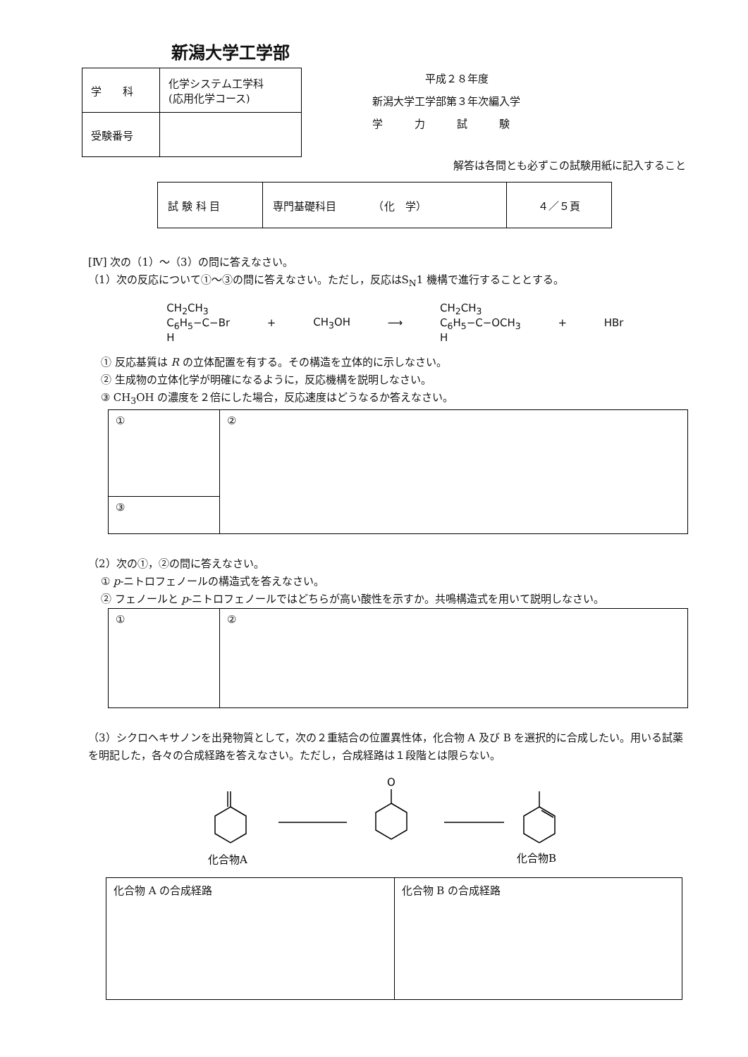新潟大学工学部
| 学 科 | 化学システム工学科 (応用化学コース) |
| 受験番号 | |
平成２８年度
新潟大学工学部第３年次編入学
学　　　力　　　試　　　験
解答は各問とも必ずこの試験用紙に記入すること
| 試 験 科 目 | 専門基礎科目 （化 学） | ４／５頁 |
[Ⅳ] 次の（1）～（3）の問に答えなさい。
（1）次の反応について①～③の問に答えなさい。ただし，反応はS<sub>N</sub>1 機構で進行することとする。
CH<sub>2</sub>CH<sub>3</sub>
C<sub>6</sub>H<sub>5</sub>−C−Br
H
+ CH<sub>3</sub>OH ⟶
CH<sub>2</sub>CH<sub>3</sub>
C<sub>6</sub>H<sub>5</sub>−C−OCH<sub>3</sub>
H
+ HBr
① 反応基質は R の立体配置を有する。その構造を立体的に示しなさい。
② 生成物の立体化学が明確になるように，反応機構を説明しなさい。
③ CH<sub>3</sub>OH の濃度を２倍にした場合，反応速度はどうなるか答えなさい。
| ① | ② |
| ③ | |
（2）次の①，②の問に答えなさい。
① p-ニトロフェノールの構造式を答えなさい。
② フェノールと p-ニトロフェノールではどちらが高い酸性を示すか。共鳴構造式を用いて説明しなさい。
| ① | ② |
（3）シクロヘキサノンを出発物質として，次の２重結合の位置異性体，化合物 A 及び B を選択的に合成したい。用いる試薬を明記した，各々の合成経路を答えなさい。ただし，合成経路は１段階とは限らない。
O
化合物A
化合物B
| 化合物 A の合成経路 | 化合物 B の合成経路 |